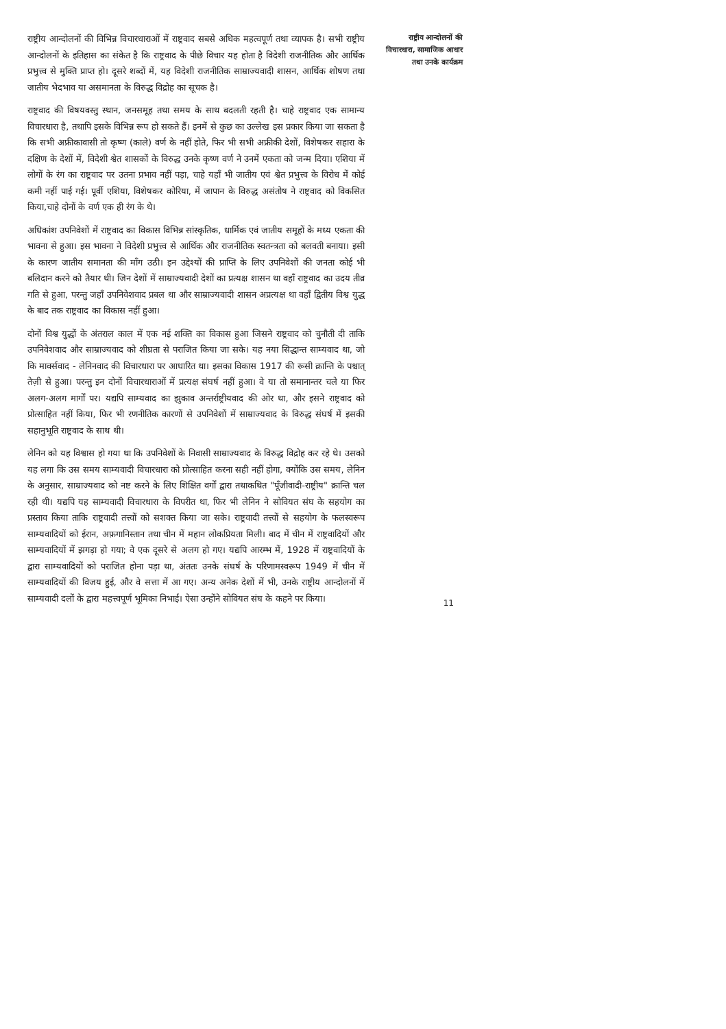राष्ट्रीय आन्दोलनों की विभिन्न विचारधाराओं में राष्ट्रवाद सबसे अधिक महत्वपूर्ण तथा व्यापक है। सभी राष्ट्रीय आन्दोलनों के इतिहास का संकेत है कि राष्ट्रवाद के पीछे विचार यह होता है विदेशी राजनीतिक और आर्थिक प्रभुत्त्व से मुक्ति प्राप्त हो। दूसरे शब्दों में, यह विदेशी राजनीतिक साम्राज्यवादी शासन, आर्थिक शोषण तथा जातीय भेदभाव या असमानता के विरुद्ध विद्रोह का सूचक है।
राष्ट्रवाद की विषयवस्तु स्थान, जनसमूह तथा समय के साथ बदलती रहती है। चाहे राष्ट्रवाद एक सामान्य विचारधारा है, तथापि इसके विभिन्न रूप हो सकते हैं। इनमें से कुछ का उल्लेख इस प्रकार किया जा सकता है कि सभी अफ्रीकावासी तो कृष्ण (काले) वर्ण के नहीं होते, फिर भी सभी अफ्रीकी देशों, विशेषकर सहारा के दक्षिण के देशों में, विदेशी श्वेत शासकों के विरुद्ध उनके कृष्ण वर्ण ने उनमें एकता को जन्म दिया। एशिया में लोगों के रंग का राष्ट्रवाद पर उतना प्रभाव नहीं पड़ा, चाहे यहाँ भी जातीय एवं श्वेत प्रभुत्त्व के विरोध में कोई कमी नहीं पाई गई। पूर्वी एशिया, विशेषकर कोरिया, में जापान के विरुद्ध असंतोष ने राष्ट्रवाद को विकसित किया,चाहे दोनों के वर्ण एक ही रंग के थे।
अधिकांश उपनिवेशों में राष्ट्रवाद का विकास विभिन्न सांस्कृतिक, धार्मिक एवं जातीय समूहों के मध्य एकता की भावना से हुआ। इस भावना ने विदेशी प्रभुत्त्व से आर्थिक और राजनीतिक स्वतन्त्रता को बलवती बनाया। इसी के कारण जातीय समानता की माँग उठी। इन उद्देश्यों की प्राप्ति के लिए उपनिवेशों की जनता कोई भी बलिदान करने को तैयार थी। जिन देशों में साम्राज्यवादी देशों का प्रत्यक्ष शासन था वहाँ राष्ट्रवाद का उदय तीव्र गति से हुआ, परन्तु जहाँ उपनिवेशवाद प्रबल था और साम्राज्यवादी शासन अप्रत्यक्ष था वहाँ द्वितीय विश्व युद्ध के बाद तक राष्ट्रवाद का विकास नहीं हुआ।
दोनों विश्व युद्धों के अंतराल काल में एक नई शक्ति का विकास हुआ जिसने राष्ट्रवाद को चुनौती दी ताकि उपनिवेशवाद और साम्राज्यवाद को शीघ्रता से पराजित किया जा सके। यह नया सिद्धान्त साम्यवाद था, जो कि मार्क्सवाद - लेनिनवाद की विचारधारा पर आधारित था। इसका विकास 1917 की रूसी क्रान्ति के पश्चात् तेज़ी से हुआ। परन्तु इन दोनों विचारधाराओं में प्रत्यक्ष संघर्ष नहीं हुआ। वे या तो समानान्तर चले या फिर अलग-अलग मार्गों पर। यद्यपि साम्यवाद का झुकाव अन्तर्राष्ट्रीयवाद की ओर था, और इसने राष्ट्रवाद को प्रोत्साहित नहीं किया, फिर भी रणनीतिक कारणों से उपनिवेशों में साम्राज्यवाद के विरुद्ध संघर्ष में इसकी सहानुभूति राष्ट्रवाद के साथ थी।
लेनिन को यह विश्वास हो गया था कि उपनिवेशों के निवासी साम्राज्यवाद के विरुद्ध विद्रोह कर रहे थे। उसको यह लगा कि उस समय साम्यवादी विचारधारा को प्रोत्साहित करना सही नहीं होगा, क्योंकि उस समय, लेनिन के अनुसार, साम्राज्यवाद को नष्ट करने के लिए शिक्षित वर्गों द्वारा तथाकथित "पूँजीवादी-राष्ट्रीय" क्रान्ति चल रही थी। यद्यपि यह साम्यवादी विचारधारा के विपरीत था, फिर भी लेनिन ने सोवियत संघ के सहयोग का प्रस्ताव किया ताकि राष्ट्रवादी तत्त्वों को सशक्त किया जा सके। राष्ट्रवादी तत्त्वों से सहयोग के फलस्वरूप साम्यवादियों को ईरान, अफ़गानिस्तान तथा चीन में महान लोकप्रियता मिली। बाद में चीन में राष्ट्रवादियों और साम्यवादियों में झगड़ा हो गया; वे एक दूसरे से अलग हो गए। यद्यपि आरम्भ में, 1928 में राष्ट्रवादियों के द्वारा साम्यवादियों को पराजित होना पड़ा था, अंततः उनके संघर्ष के परिणामस्वरूप 1949 में चीन में साम्यवादियों की विजय हुई, और वे सत्ता में आ गए। अन्य अनेक देशों में भी, उनके राष्ट्रीय आन्दोलनों में साम्यवादी दलों के द्वारा महत्त्वपूर्ण भूमिका निभाई। ऐसा उन्होंने सोवियत संघ के कहने पर किया।
राष्ट्रीय आन्दोलनों की
विचारधारा, सामाजिक आधार
तथा उनके कार्यक्रम
11